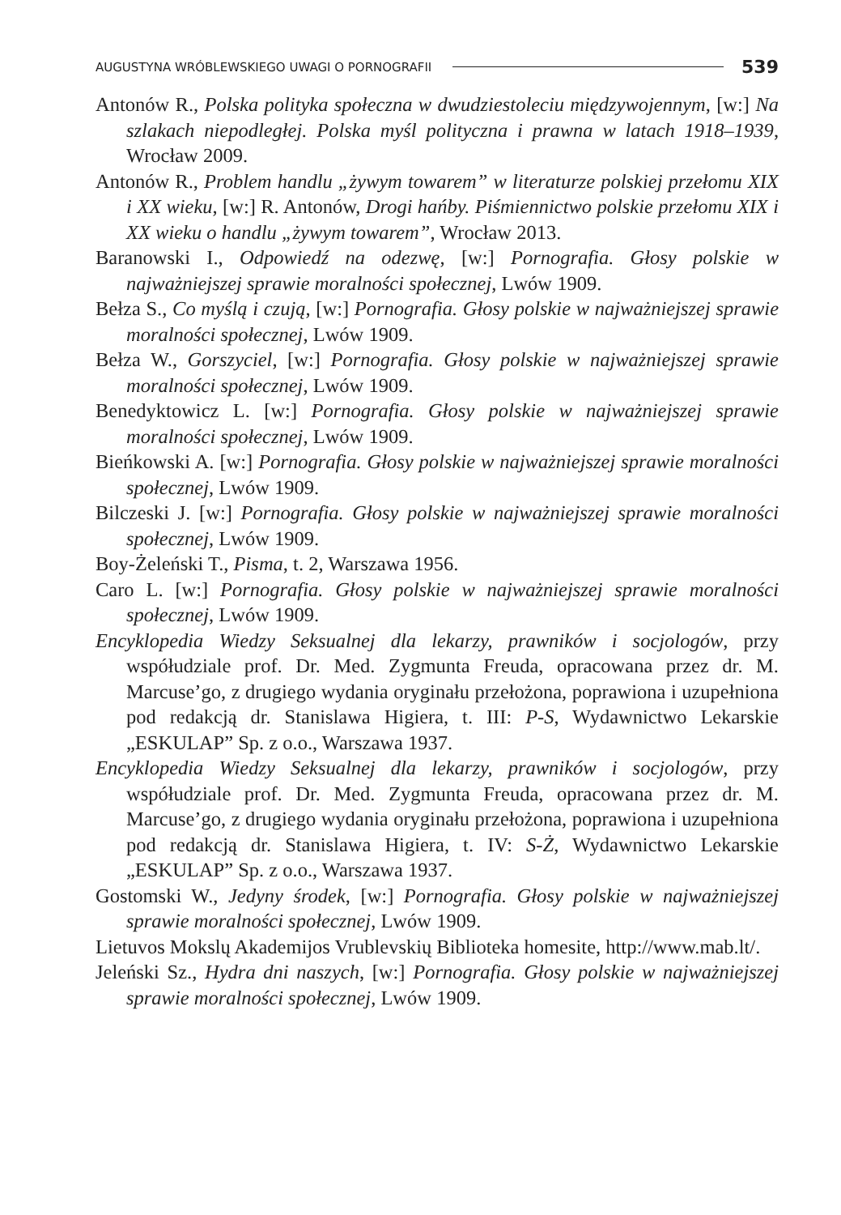AUGUSTYNA WRÓBLEWSKIEGO UWAGI O PORNOGRAFII 539
Antonów R., Polska polityka społeczna w dwudziestoleciu międzywojennym, [w:] Na szlakach niepodległej. Polska myśl polityczna i prawna w latach 1918–1939, Wrocław 2009.
Antonów R., Problem handlu „żywym towarem” w literaturze polskiej przełomu XIX i XX wieku, [w:] R. Antonów, Drogi hańby. Piśmiennictwo polskie przełomu XIX i XX wieku o handlu „żywym towarem”, Wrocław 2013.
Baranowski I., Odpowiedź na odezwę, [w:] Pornografia. Głosy polskie w najważniejszej sprawie moralności społecznej, Lwów 1909.
Bełza S., Co myślą i czują, [w:] Pornografia. Głosy polskie w najważniejszej sprawie moralności społecznej, Lwów 1909.
Bełza W., Gorszyciel, [w:] Pornografia. Głosy polskie w najważniejszej sprawie moralności społecznej, Lwów 1909.
Benedyktowicz L. [w:] Pornografia. Głosy polskie w najważniejszej sprawie moralności społecznej, Lwów 1909.
Bieńkowski A. [w:] Pornografia. Głosy polskie w najważniejszej sprawie moralności społecznej, Lwów 1909.
Bilczeski J. [w:] Pornografia. Głosy polskie w najważniejszej sprawie moralności społecznej, Lwów 1909.
Boy-Żeleński T., Pisma, t. 2, Warszawa 1956.
Caro L. [w:] Pornografia. Głosy polskie w najważniejszej sprawie moralności społecznej, Lwów 1909.
Encyklopedia Wiedzy Seksualnej dla lekarzy, prawników i socjologów, przy współudziale prof. Dr. Med. Zygmunta Freuda, opracowana przez dr. M. Marcuse’go, z drugiego wydania oryginału przełożona, poprawiona i uzupełniona pod redakcją dr. Stanislawa Higiera, t. III: P-S, Wydawnictwo Lekarskie „ESKULAP” Sp. z o.o., Warszawa 1937.
Encyklopedia Wiedzy Seksualnej dla lekarzy, prawników i socjologów, przy współudziale prof. Dr. Med. Zygmunta Freuda, opracowana przez dr. M. Marcuse’go, z drugiego wydania oryginału przełożona, poprawiona i uzupełniona pod redakcją dr. Stanislawa Higiera, t. IV: S-Ż, Wydawnictwo Lekarskie „ESKULAP” Sp. z o.o., Warszawa 1937.
Gostomski W., Jedyny środek, [w:] Pornografia. Głosy polskie w najważniejszej sprawie moralności społecznej, Lwów 1909.
Lietuvos Mokslų Akademijos Vrublevskių Biblioteka homesite, http://www.mab.lt/.
Jeleński Sz., Hydra dni naszych, [w:] Pornografia. Głosy polskie w najważniejszej sprawie moralności społecznej, Lwów 1909.